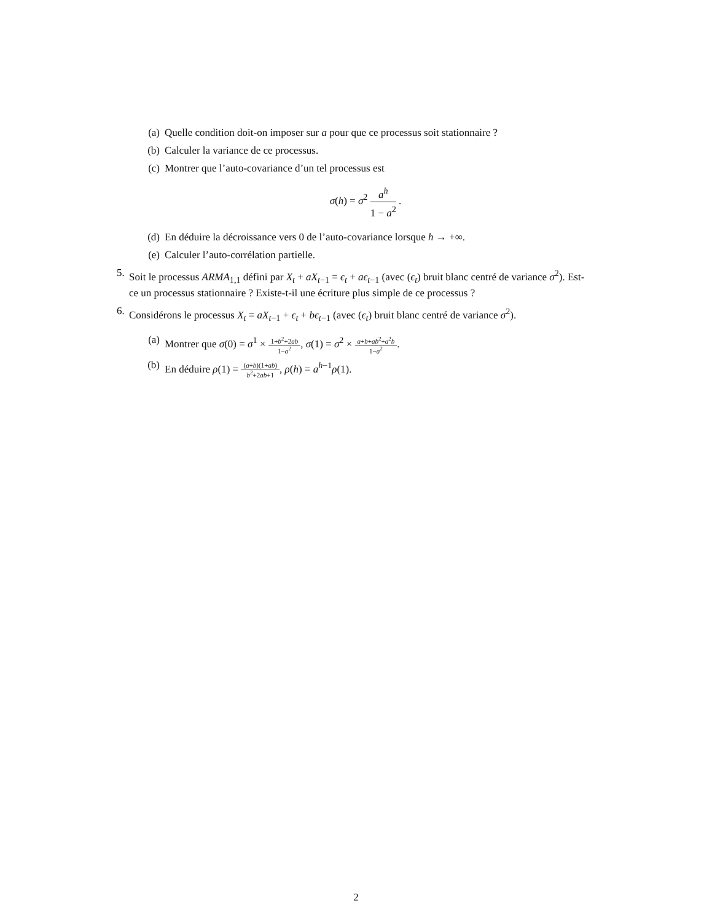(a) Quelle condition doit-on imposer sur a pour que ce processus soit stationnaire ?
(b) Calculer la variance de ce processus.
(c) Montrer que l’auto-covariance d’un tel processus est
σ(h) = σ<sup>2</sup> a<sup>h</sup> 1 − a<sup>2</sup> .
(d) En déduire la décroissance vers 0 de l’auto-covariance lorsque h → +∞.
(e) Calculer l’auto-corrélation partielle.
5. Soit le processus ARMA<sub>1,1</sub> défini par X<sub>t</sub> + aX<sub>t−1</sub> = ϵ<sub>t</sub> + aϵ<sub>t−1</sub> (avec (ϵ<sub>t</sub>) bruit blanc centré de variance σ<sup>2</sup>). Est-ce un processus stationnaire ? Existe-t-il une écriture plus simple de ce processus ?
6. Considérons le processus X<sub>t</sub> = aX<sub>t−1</sub> + ϵ<sub>t</sub> + bϵ<sub>t−1</sub> (avec (ϵ<sub>t</sub>) bruit blanc centré de variance σ<sup>2</sup>).
(a) Montrer que σ(0) = σ<sup>1</sup> × 1+b<sup>2</sup>+2ab 1−a<sup>2</sup>, σ(1) = σ<sup>2</sup> × a+b+ab<sup>2</sup>+a<sup>2</sup>b 1−a<sup>2</sup>.
(b) En déduire ρ(1) = (a+b)(1+ab) b<sup>2</sup>+2ab+1, ρ(h) = a<sup>h−1</sup>ρ(1).
2